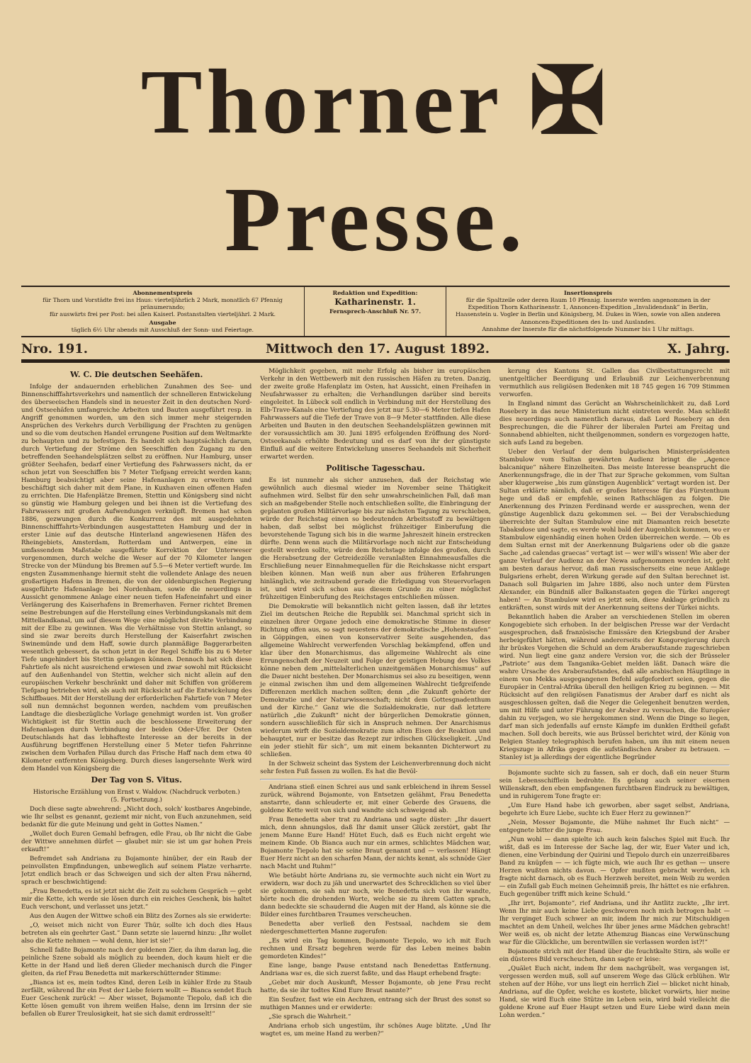Thorner ✠ Presse.
Abonnementspreis
für Thorn und Vorstädte frei ins Haus: vierteljährlich 2 Mark, monatlich 67 Pfennig pränumerando;
für auswärts frei per Post: bei allen Kaiserl. Postanstalten vierteljährl. 2 Mark.
Ausgabe
täglich 6½ Uhr abends mit Ausschluß der Sonn- und Feiertage.
Redaktion und Expedition:
Katharinenstr. 1.
Fernsprech-Anschluß Nr. 57.
Insertionspreis
für die Spaltzeile oder deren Raum 10 Pfennig. Inserate werden angenommen in der Expedition Thorn Katharinenstr. 1, Annoncen-Expedition „Invalidendank“ in Berlin, Haasenstein u. Vogler in Berlin und Königsberg, M. Dukes in Wien, sowie von allen anderen Annoncen-Expeditionen des In- und Auslandes.
Annahme der Inserate für die nächstfolgende Nummer bis 1 Uhr mittags.
Nro. 191. Mittwoch den 17. August 1892. X. Jahrg.
W. C. Die deutschen Seehäfen.
Infolge der andauernden erheblichen Zunahmen des See- und Binnenschifffahrtsverkehrs und namentlich der schnelleren Entwickelung des überseeischen Handels sind in neuester Zeit in den deutschen Nord- und Ostseehäfen umfangreiche Arbeiten und Bauten ausgeführt resp. in Angriff genommen worden, um den sich immer mehr steigernden Ansprüchen des Verkehrs durch Verbilligung der Frachten zu genügen und so die vom deutschen Handel errungene Position auf dem Weltmarkte zu behaupten und zu befestigen. Es handelt sich hauptsächlich darum, durch Vertiefung der Ströme den Seeschiffen den Zugang zu den betreffenden Seehandelsplätzen selbst zu eröffnen. Nur Hamburg, unser größter Seehafen, bedarf einer Vertiefung des Fahrwassers nicht, da er schon jetzt von Seeschiffen bis 7 Meter Tiefgang erreicht werden kann; Hamburg beabsichtigt aber seine Hafenanlagen zu erweitern und beschäftigt sich daher mit dem Plane, in Kuxhaven einen offenen Hafen zu errichten. Die Hafenplätze Bremen, Stettin und Königsberg sind nicht so günstig wie Hamburg gelegen und bei ihnen ist die Vertiefung des Fahrwassers mit großen Aufwendungen verknüpft. Bremen hat schon 1886, gezwungen durch die Konkurrenz des mit ausgedehnten Binnenschifffahrts-Verbindungen ausgestatteten Hamburg und der in erster Linie auf das deutsche Hinterland angewiesenen Häfen des Rheingebiets, Amsterdam, Rotterdam und Antwerpen, eine in umfassendem Maßstabe ausgeführte Korrektion der Unterweser vorgenommen, durch welche die Weser auf der 70 Kilometer langen Strecke von der Mündung bis Bremen auf 5.5—6 Meter vertieft wurde. Im engsten Zusammenhange hiermit steht die vollendete Anlage des neuen großartigen Hafens in Bremen, die von der oldenburgischen Regierung ausgeführte Hafenanlage bei Nordenham, sowie die neuerdings in Aussicht genommene Anlage einer neuen tiefen Hafeneinfahrt und einer Verlängerung des Kaiserhafens in Bremerhaven. Ferner richtet Bremen seine Bestrebungen auf die Herstellung eines Verbindungskanals mit dem Mittellandkanal, um auf diesem Wege eine möglichst direkte Verbindung mit der Elbe zu gewinnen. Was die Verhältnisse von Stettin anlangt, so sind sie zwar bereits durch Herstellung der Kaiserfahrt zwischen Swinemünde und dem Haff, sowie durch planmäßige Baggerarbeiten wesentlich gebessert, da schon jetzt in der Regel Schiffe bis zu 6 Meter Tiefe ungehindert bis Stettin gelangen können. Dennoch hat sich diese Fahrtiefe als nicht ausreichend erwiesen und zwar sowohl mit Rücksicht auf den Außenhandel von Stettin, welcher sich nicht allein auf den europäischen Verkehr beschränkt und daher mit Schiffen von größerem Tiefgang betrieben wird, als auch mit Rücksicht auf die Entwickelung des Schiffbaues. Mit der Herstellung der erforderlichen Fahrtiefe von 7 Meter soll nun demnächst begonnen werden, nachdem vom preußischen Landtage die diesbezügliche Vorlage genehmigt worden ist. Von großer Wichtigkeit ist für Stettin auch die beschlossene Erweiterung der Hafenanlagen durch Verbindung der beiden Oder-Ufer. Der Osten Deutschlands hat das lebhafteste Interesse an der bereits in der Ausführung begriffenen Herstellung einer 5 Meter tiefen Fahrrinne zwischen dem Vorhafen Pillau durch das Frische Haff nach dem etwa 40 Kilometer entfernten Königsberg. Durch dieses langersehnte Werk wird dem Handel von Königsberg die
Der Tag von S. Vitus.
Historische Erzählung von Ernst v. Waldow. (Nachdruck verboten.)
(5. Fortsetzung.)
Doch diese sagte abwehrend: „Nicht doch, solch' kostbares Angebinde, wie Ihr selbst es genannt, geziemt mir nicht, von Euch anzunehmen, seid bedankt für die gute Meinung und geht in Gottes Namen.“
„Wollet doch Euren Gemahl befragen, edle Frau, ob Ihr nicht die Gabe der Wittwe annehmen dürfet — glaubet mir: sie ist um gar hohen Preis erkauft!“
Befremdet sah Andriana zu Bojamonte hinüber, der ein Raub der peinvollsten Empfindungen, unbeweglich auf seinem Platze verharrte. Jetzt endlich brach er das Schweigen und sich der alten Frau nähernd, sprach er beschwichtigend:
„Frau Benedetta, es ist jetzt nicht die Zeit zu solchem Gespräch — gebt mir die Kette, ich werde sie lösen durch ein reiches Geschenk, bis haltet Euch verschont, und verlasset uns jetzt.“
Aus den Augen der Wittwe schoß ein Blitz des Zornes als sie erwiderte:
„O, weiset mich nicht von Eurer Thür, sollte ich doch dies Haus betreten als ein geehrter Gast.“ Dann setzte sie lauernd hinzu: „Ihr wollet also die Kette nehmen — wohl denn, hier ist sie!“
Schnell faßte Bojamonte nach der goldenen Zier, da ihm daran lag, die peinliche Szene sobald als möglich zu beenden, doch kaum hielt er die Kette in der Hand und ließ deren Glieder mechanisch durch die Finger gleiten, da rief Frau Benedetta mit markerschütternder Stimme:
„Bianca ist es, mein todtes Kind, deren Leib in kühler Erde zu Staub zerfällt, während Ihr ein Fest der Liebe feiern wollt — Bianca sendet Euch Euer Geschenk zurück! — Aber wisset, Bojamonte Tiepolo, daß ich die Kette lösen gemußt von ihrem weißen Halse, denn im Irrsinn der sie befallen ob Eurer Treulosigkeit, hat sie sich damit erdrosselt!“
Möglichkeit gegeben, mit mehr Erfolg als bisher im europäischen Verkehr in den Wettbewerb mit den russischen Häfen zu treten. Danzig, der zweite große Hafenplatz im Osten, hat Aussicht, einen Freihafen in Neufahrwasser zu erhalten; die Verhandlungen darüber sind bereits eingeleitet. In Lübeck soll endlich in Verbindung mit der Herstellung des Elb-Trave-Kanals eine Vertiefung des jetzt nur 5.30—6 Meter tiefen Hafen Fahrwassers auf die Tiefe der Trave von 8—9 Meter stattfinden. Alle diese Arbeiten und Bauten in den deutschen Seehandelsplätzen gewinnen mit der voraussichtlich am 30. Juni 1895 erfolgenden Eröffnung des Nord-Ostseekanals erhöhte Bedeutung und es darf von ihr der günstigste Einfluß auf die weitere Entwickelung unseres Seehandels mit Sicherheit erwartet werden.
Politische Tagesschau.
Es ist nunmehr als sicher anzusehen, daß der Reichstag wie gewöhnlich auch diesmal wieder im November seine Thätigkeit aufnehmen wird. Selbst für den sehr unwahrscheinlichen Fall, daß man sich an maßgebender Stelle noch entschließen sollte, die Einbringung der geplanten großen Militärvorlage bis zur nächsten Tagung zu verschieben, würde der Reichstag einen so bedeutenden Arbeitsstoff zu bewältigen haben, daß selbst bei möglichst frühzeitiger Einberufung die bevorstehende Tagung sich bis in die warme Jahreszeit hinein erstrecken dürfte. Denn wenn auch die Militärvorlage noch nicht zur Entscheidung gestellt werden sollte, würde dem Reichstage infolge des großen, durch die Herabsetzung der Getreidezölle veranlaßten Einnahmeausfalles die Erschließung neuer Einnahmequellen für die Reichskasse nicht erspart bleiben können. Man weiß nun aber aus früheren Erfahrungen hinlänglich, wie zeitraubend gerade die Erledigung von Steuervorlagen ist, und wird sich schon aus diesem Grunde zu einer möglichst frühzeitigen Einberufung des Reichstages entschließen müssen.
Die Demokratie will bekanntlich nicht gelten lassen, daß ihr letztes Ziel im deutschen Reiche die Republik sei. Manchmal spricht sich in einzelnen ihrer Organe jedoch eine demokratische Stimme in dieser Richtung offen aus, so sagt neuestens der demokratische „Hohenstaufen“ in Göppingen, einen von konservativer Seite ausgehenden, das allgemeine Wahlrecht verwerfenden Vorschlag bekämpfend, offen und klar über den Monarchismus, das allgemeine Wahlrecht als eine Errungenschaft der Neuzeit und Folge der geistigen Hebung des Volkes könne neben dem „mittelalterlichen unzeitgemäßen Monarchismus“ auf die Dauer nicht bestehen. Der Monarchismus sei also zu beseitigen, wenn je einmal zwischen ihm und dem allgemeinen Wahlrecht tiefgreifende Differenzen merklich machen sollten; denn „die Zukunft gehörte der Demokratie und der Naturwissenschaft; nicht dem Gottesgnadenthum und der Kirche.“ Ganz wie die Sozialdemokratie, nur daß letztere natürlich „die Zukunft“ nicht der bürgerlichen Demokratie gönnen, sondern ausschließlich für sich in Anspruch nehmen. Der Anarchismus wiederum wirft die Sozialdemokratie zum alten Eisen der Reaktion und behauptet, nur er besitze das Rezept zur irdischen Glückseligkeit. „Und ein jeder stiehlt für sich“, um mit einem bekannten Dichterwort zu schließen.
In der Schweiz scheint das System der Leichenverbrennung doch nicht sehr festen Fuß fassen zu wollen. Es hat die Bevöl-
Andriana stieß einen Schrei aus und sank erbleichend in ihrem Sessel zurück, während Bojamonte, von Entsetzen gelähmt, Frau Benedetta anstarrte, dann schleuderte er, mit einer Geberde des Grauens, die goldene Kette weit von sich und wandte sich schweigend ab.
Frau Benedetta aber trat zu Andriana und sagte düster: „Ihr dauert mich, denn ahnungslos, daß Ihr damit unser Glück zerstört, gabt Ihr jenem Manne Eure Hand! Hütet Euch, daß es Euch nicht ergeht wie meinem Kinde. Ob Bianca auch nur ein armes, schlichtes Mädchen war, Bojamonte Tiepolo hat sie seine Braut genannt und — verlassen! Hängt Euer Herz nicht an den scharfen Mann, der nichts kennt, als schnöde Gier nach Macht und Ruhm!“
Wie betäubt hörte Andriana zu, sie vermochte auch nicht ein Wort zu erwidern, war doch zu jäh und unerwartet des Schrecklichen so viel über sie gekommen, sie sah nur noch, wie Benedetta sich von ihr wandte, hörte noch die drohenden Worte, welche sie zu ihrem Gatten sprach, dann bedeckte sie schaudernd die Augen mit der Hand, als könne sie die Bilder eines furchtbaren Traumes verscheuchen.
Benedetta aber verließ den Festsaal, nachdem sie dem niedergeschmetterten Manne zugerufen:
„Es wird ein Tag kommen, Bojamonte Tiepolo, wo ich mit Euch rechnen und Ersatz begehren werde für das Leben meines babin gemordeten Kindes!“
Eine lange, bange Pause entstand nach Benedettas Entfernung. Andriana war es, die sich zuerst faßte, und das Haupt erhebend fragte:
„Gebet mir doch Auskunft, Messer Bojamonte, ob jene Frau recht hatte, da sie ihr todtes Kind Eure Braut nannte?“
Ein Seufzer, fast wie ein Aechzen, entrang sich der Brust des sonst so muthigen Mannes und er erwiderte:
„Sie sprach die Wahrheit.“
Andriana erhob sich ungestüm, ihr schönes Auge blitzte. „Und Ihr wagtet es, um meine Hand zu werben?“
kerung des Kantons St. Gallen das Civilbestattungsrecht mit unentgeltlicher Beerdigung und Erlaubniß zur Leichenverbrennung vermuthlich aus religiösen Bedenken mit 18 745 gegen 16 709 Stimmen verworfen.
In England nimmt das Gerücht an Wahrscheinlichkeit zu, daß Lord Rosebery in das neue Ministerium nicht eintreten werde. Man schließt dies neuerdings auch namentlich daraus, daß Lord Rosebery an den Besprechungen, die die Führer der liberalen Partei am Freitag und Sonnabend abhielten, nicht theilgenommen, sondern es vorgezogen hatte, sich aufs Land zu begeben.
Ueber den Verlauf der dem bulgarischen Ministerpräsidenten Stambulow vom Sultan gewährten Audienz bringt die „Agence balcanique“ nähere Einzelheiten. Das meiste Interesse beansprucht die Anerkennungsfrage, die in der That zur Sprache gekommen, vom Sultan aber klugerweise „bis zum günstigen Augenblick“ vertagt worden ist. Der Sultan erklärte nämlich, daß er großes Interesse für das Fürstenthum hege und daß er empfehle, seinen Rathschlägen zu folgen. Die Anerkennung des Prinzen Ferdinand werde er aussprechen, wenn der günstige Augenblick dazu gekommen sei. — Bei der Verabschiedung überreichte der Sultan Stambulow eine mit Diamanten reich besetzte Tabaksdose und sagte, es werde wohl bald der Augenblick kommen, wo er Stambulow eigenhändig einen hohen Orden überreichen werde. — Ob es dem Sultan ernst mit der Anerkennung Bulgariens oder ob die ganze Sache „ad calendas graecas“ vertagt ist — wer will's wissen! Wie aber der ganze Verlauf der Audienz an der Newa aufgenommen worden ist, geht am besten daraus hervor, daß man russischerseits eine neue Anklage Bulgariens erhebt, deren Wirkung gerade auf den Sultan berechnet ist. Danach soll Bulgarien im Jahre 1886, also noch unter dem Fürsten Alexander, ein Bündniß aller Balkanstaaten gegen die Türkei angeregt haben! — An Stambulow wird es jetzt sein, diese Anklage gründlich zu entkräften, sonst wirds mit der Anerkennung seitens der Türkei nichts.
Bekanntlich haben die Araber an verschiedenen Stellen im oberen Kongogebiete sich erhoben. In der belgischen Presse war der Verdacht ausgesprochen, daß französische Emissäre den Kriegsbund der Araber herbeigeführt hätten, während andererseits der Kongoregierung durch ihr brüskes Vorgehen die Schuld an dem Araberaufstande zugeschrieben wird. Nun liegt eine ganz andere Version vor, die sich der Brüsseler „Patriote“ aus dem Tanganika-Gebiet melden läßt. Danach wäre die wahre Ursache des Araberaufstandes, daß alle arabischen Häuptlinge in einem von Mekka ausgegangenen Befehl aufgefordert seien, gegen die Europäer in Central-Afrika überall den heiligen Krieg zu beginnen. — Mit Rücksicht auf den religiösen Fanatismus der Araber darf es nicht als ausgeschlossen gelten, daß die Neger die Gelegenheit benutzen werden, um mit Hilfe und unter Führung der Araber zu versuchen, die Europäer dahin zu verjagen, wo sie hergekommen sind. Wenn die Dinge so liegen, darf man sich jedenfalls auf ernste Kämpfe im dunklen Erdtheil gefaßt machen. Soll doch bereits, wie aus Brüssel berichtet wird, der König von Belgien Stanley telegraphisch berufen haben, um ihn mit einem neuen Kriegszuge in Afrika gegen die aufständischen Araber zu betrauen. — Stanley ist ja allerdings der eigentliche Begründer
Bojamonte suchte sich zu fassen, sah er doch, daß ein neuer Sturm sein Lebensschifflein bedrohte. Es gelang auch seiner eisernen Willenskraft, den eben empfangenen furchtbaren Eindruck zu bewältigen, und in ruhigerem Tone fragte er:
„Um Eure Hand habe ich geworben, aber saget selbst, Andriana, begehrte ich Eure Liebe, suchte ich Euer Herz zu gewinnen?“
„Nein, Messer Bojamonte, die Mühe nahmet Ihr Euch nicht“ — entgegnete bitter die junge Frau.
„Nun wohl — dann spielte ich auch kein falsches Spiel mit Euch. Ihr wißt, daß es im Interesse der Sache lag, der wir, Euer Vater und ich, dienen, eine Verbindung der Quirini und Tiepolo durch ein unzerreißbares Band zu knüpfen — — ich fügte mich, wie auch Ihr es gethan — unsere Herzen wußten nichts davon. — Opfer mußten gebracht werden, ich fragte nicht darnach, ob es Euch Herzweh bereitet, mein Weib zu werden — ein Zufall gab Euch meinen Geheimniß preis, Ihr hättet es nie erfahren. Euch gegenüber trifft mich keine Schuld.“
„Ihr irrt, Bojamonte“, rief Andriana, und ihr Antlitz zuckte, „Ihr irrt. Wenn Ihr mir auch keine Liebe geschworen noch mich betrogen habt — Ihr verginget Euch schwer an mir, indem Ihr mich zur Mitschuldigen machtet an dem Unheil, welches Ihr über jenes arme Mädchen gebracht! Wer weiß es, ob nicht der letzte Athemzug Biancas eine Verwünschung war für die Glückliche, um berentwillen sie verlassen worden ist?!“
Bojamonte strich mit der Hand über die feuchtkalte Stirn, als wolle er ein düsteres Bild verscheuchen, dann sagte er leise:
„Quälet Euch nicht, indem Ihr dem nachgrübelt, was vergangen ist, vergessen werden muß, soll auf unserem Wege das Glück erblühen. Wir stehen auf der Höhe, vor uns liegt ein herrlich Ziel — blicket nicht hinab, Andriana, auf die Opfer, welche es kostete, blicket vorwärts, hier meine Hand, sie wird Euch eine Stütze im Leben sein, wird bald vielleicht die goldene Krone auf Euer Haupt setzen und Eure Liebe wird dann mein Lohn werden.“